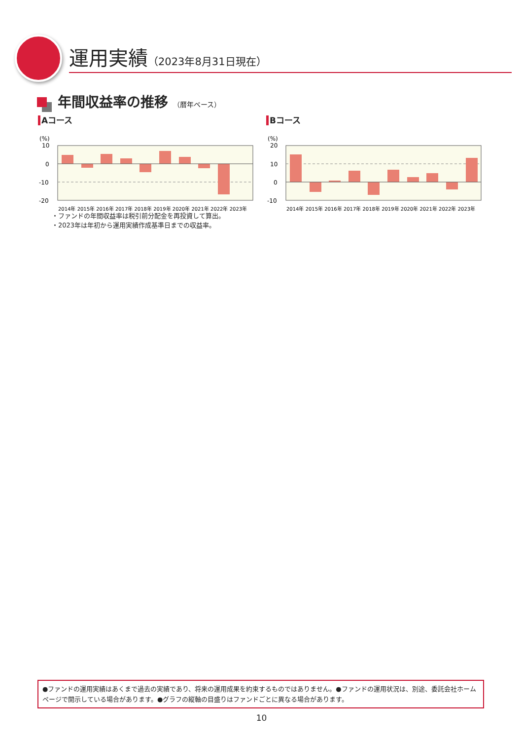運用実績（2023年8月31日現在）
年間収益率の推移 （暦年ベース）
Aコース
(%)
10
0
-10
-20
2014年 2015年 2016年 2017年 2018年 2019年 2020年 2021年 2022年 2023年
Bコース
(%)
20
10
0
-10
2014年 2015年 2016年 2017年 2018年 2019年 2020年 2021年 2022年 2023年
・ファンドの年間収益率は税引前分配金を再投資して算出。
・2023年は年初から運用実績作成基準日までの収益率。
●ファンドの運用実績はあくまで過去の実績であり、将来の運用成果を約束するものではありません。●ファンドの運用状況は、別途、委託会社ホームページで開示している場合があります。●グラフの縦軸の目盛りはファンドごとに異なる場合があります。
10